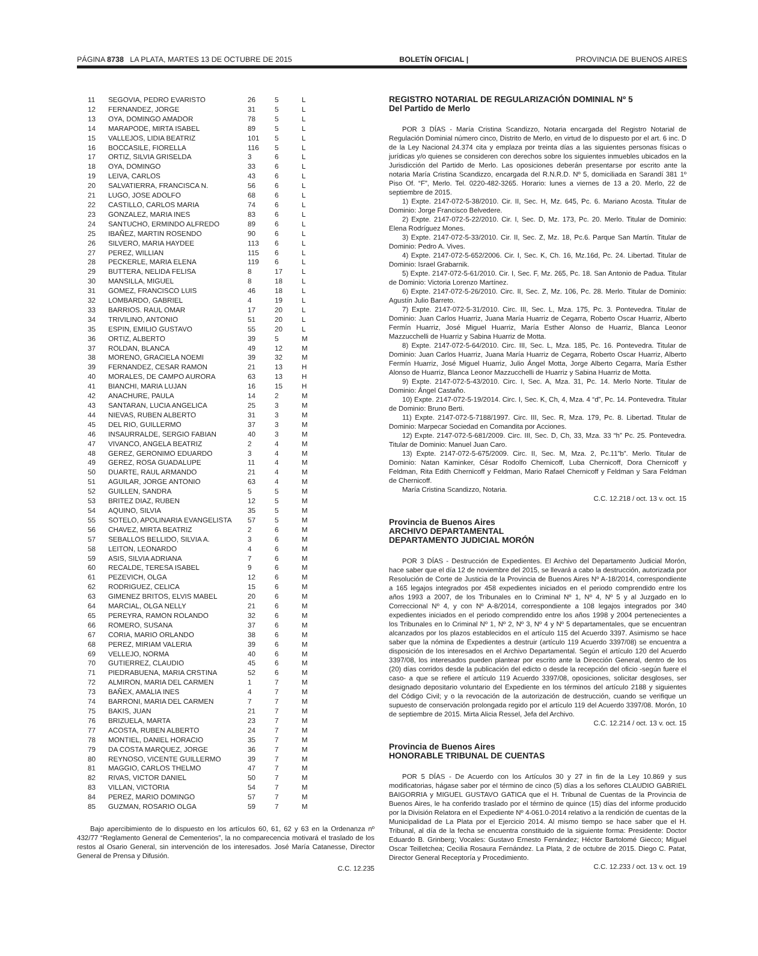PÁGINA 8738 LA PLATA, MARTES 13 DE OCTUBRE DE 2015 BOLETÍN OFICIAL | PROVINCIA DE BUENOS AIRES
| 11 | SEGOVIA, PEDRO EVARISTO | 26 | 5 | L |
| 12 | FERNANDEZ, JORGE | 31 | 5 | L |
| 13 | OYA, DOMINGO AMADOR | 78 | 5 | L |
| 14 | MARAPODE, MIRTA ISABEL | 89 | 5 | L |
| 15 | VALLEJOS, LIDIA BEATRIZ | 101 | 5 | L |
| 16 | BOCCASILE, FIORELLA | 116 | 5 | L |
| 17 | ORTIZ, SILVIA GRISELDA | 3 | 6 | L |
| 18 | OYA, DOMINGO | 33 | 6 | L |
| 19 | LEIVA, CARLOS | 43 | 6 | L |
| 20 | SALVATIERRA, FRANCISCA N. | 56 | 6 | L |
| 21 | LUGO, JOSE ADOLFO | 68 | 6 | L |
| 22 | CASTILLO, CARLOS MARIA | 74 | 6 | L |
| 23 | GONZALEZ, MARIA INES | 83 | 6 | L |
| 24 | SANTUCHO, ERMINDO ALFREDO | 89 | 6 | L |
| 25 | IBAÑEZ, MARTIN ROSENDO | 90 | 6 | L |
| 26 | SILVERO, MARIA HAYDEE | 113 | 6 | L |
| 27 | PEREZ, WILLIAN | 115 | 6 | L |
| 28 | PECKERLE, MARIA ELENA | 119 | 6 | L |
| 29 | BUTTERA, NELIDA FELISA | 8 | 17 | L |
| 30 | MANSILLA, MIGUEL | 8 | 18 | L |
| 31 | GOMEZ, FRANCISCO LUIS | 46 | 18 | L |
| 32 | LOMBARDO, GABRIEL | 4 | 19 | L |
| 33 | BARRIOS. RAUL OMAR | 17 | 20 | L |
| 34 | TRIVILINO, ANTONIO | 51 | 20 | L |
| 35 | ESPIN, EMILIO GUSTAVO | 55 | 20 | L |
| 36 | ORTIZ, ALBERTO | 39 | 5 | M |
| 37 | ROLDAN, BLANCA | 49 | 12 | M |
| 38 | MORENO, GRACIELA NOEMI | 39 | 32 | M |
| 39 | FERNANDEZ, CESAR RAMON | 21 | 13 | H |
| 40 | MORALES, DE CAMPO AURORA | 63 | 13 | H |
| 41 | BIANCHI, MARIA LUJAN | 16 | 15 | H |
| 42 | ANACHURE, PAULA | 14 | 2 | M |
| 43 | SANTARAN, LUCIA ANGELICA | 25 | 3 | M |
| 44 | NIEVAS, RUBEN ALBERTO | 31 | 3 | M |
| 45 | DEL RIO, GUILLERMO | 37 | 3 | M |
| 46 | INSAURRALDE, SERGIO FABIAN | 40 | 3 | M |
| 47 | VIVANCO, ANGELA BEATRIZ | 2 | 4 | M |
| 48 | GEREZ, GERONIMO EDUARDO | 3 | 4 | M |
| 49 | GEREZ, ROSA GUADALUPE | 11 | 4 | M |
| 50 | DUARTE, RAUL ARMANDO | 21 | 4 | M |
| 51 | AGUILAR, JORGE ANTONIO | 63 | 4 | M |
| 52 | GUILLEN, SANDRA | 5 | 5 | M |
| 53 | BRITEZ DIAZ, RUBEN | 12 | 5 | M |
| 54 | AQUINO, SILVIA | 35 | 5 | M |
| 55 | SOTELO, APOLINARIA EVANGELISTA | 57 | 5 | M |
| 56 | CHAVEZ, MIRTA BEATRIZ | 2 | 6 | M |
| 57 | SEBALLOS BELLIDO, SILVIA A. | 3 | 6 | M |
| 58 | LEITON, LEONARDO | 4 | 6 | M |
| 59 | ASIS, SILVIA ADRIANA | 7 | 6 | M |
| 60 | RECALDE, TERESA ISABEL | 9 | 6 | M |
| 61 | PEZEVICH, OLGA | 12 | 6 | M |
| 62 | RODRIGUEZ, CELICA | 15 | 6 | M |
| 63 | GIMENEZ BRITOS, ELVIS MABEL | 20 | 6 | M |
| 64 | MARCIAL, OLGA NELLY | 21 | 6 | M |
| 65 | PEREYRA, RAMON ROLANDO | 32 | 6 | M |
| 66 | ROMERO, SUSANA | 37 | 6 | M |
| 67 | CORIA, MARIO ORLANDO | 38 | 6 | M |
| 68 | PEREZ, MIRIAM VALERIA | 39 | 6 | M |
| 69 | VELLEJO, NORMA | 40 | 6 | M |
| 70 | GUTIERREZ, CLAUDIO | 45 | 6 | M |
| 71 | PIEDRABUENA, MARIA CRSTINA | 52 | 6 | M |
| 72 | ALMIRON, MARIA DEL CARMEN | 1 | 7 | M |
| 73 | BAÑEX, AMALIA INES | 4 | 7 | M |
| 74 | BARRONI, MARIA DEL CARMEN | 7 | 7 | M |
| 75 | BAKIS, JUAN | 21 | 7 | M |
| 76 | BRIZUELA, MARTA | 23 | 7 | M |
| 77 | ACOSTA, RUBEN ALBERTO | 24 | 7 | M |
| 78 | MONTIEL, DANIEL HORACIO | 35 | 7 | M |
| 79 | DA COSTA MARQUEZ, JORGE | 36 | 7 | M |
| 80 | REYNOSO, VICENTE GUILLERMO | 39 | 7 | M |
| 81 | MAGGIO, CARLOS THELMO | 47 | 7 | M |
| 82 | RIVAS, VICTOR DANIEL | 50 | 7 | M |
| 83 | VILLAN, VICTORIA | 54 | 7 | M |
| 84 | PEREZ, MARIO DOMINGO | 57 | 7 | M |
| 85 | GUZMAN, ROSARIO OLGA | 59 | 7 | M |
Bajo apercibimiento de lo dispuesto en los artículos 60, 61, 62 y 63 en la Ordenanza nº 432/77 “Reglamento General de Cementerios”, la no comparecencia motivará el traslado de los restos al Osario General, sin intervención de los interesados. José María Catanesse, Director General de Prensa y Difusión.
C.C. 12.235
REGISTRO NOTARIAL DE REGULARIZACIÓN DOMINIAL Nº 5
Del Partido de Merlo
POR 3 DÍAS - María Cristina Scandizzo, Notaria encargada del Registro Notarial de Regulación Dominial número cinco, Distrito de Merlo, en virtud de lo dispuesto por el art. 6 inc. D de la Ley Nacional 24.374 cita y emplaza por treinta días a las siguientes personas físicas o jurídicas y/o quienes se consideren con derechos sobre los siguientes inmuebles ubicados en la Jurisdicción del Partido de Merlo. Las oposiciones deberán presentarse por escrito ante la notaria María Cristina Scandizzo, encargada del R.N.R.D. Nº 5, domiciliada en Sarandí 381 1º Piso Of. “F”, Merlo. Tel. 0220-482-3265. Horario: lunes a viernes de 13 a 20. Merlo, 22 de septiembre de 2015.
1) Expte. 2147-072-5-38/2010. Cir. II, Sec. H, Mz. 645, Pc. 6. Mariano Acosta. Titular de Dominio: Jorge Francisco Belvedere.
2) Expte. 2147-072-5-22/2010. Cir. I, Sec. D, Mz. 173, Pc. 20. Merlo. Titular de Dominio: Elena Rodríguez Mones.
3) Expte. 2147-072-5-33/2010. Cir. II, Sec. Z, Mz. 18, Pc.6. Parque San Martín. Titular de Dominio: Pedro A. Vives.
4) Expte. 2147-072-5-652/2006. Cir. I, Sec. K, Ch. 16, Mz.16d, Pc. 24. Libertad. Titular de Dominio: Israel Grabarnik.
5) Expte. 2147-072-5-61/2010. Cir. I, Sec. F, Mz. 265, Pc. 18. San Antonio de Padua. Titular de Dominio: Victoria Lorenzo Martínez.
6) Expte. 2147-072-5-26/2010. Circ. II, Sec. Z, Mz. 106, Pc. 28. Merlo. Titular de Dominio: Agustín Julio Barreto.
7) Expte. 2147-072-5-31/2010. Circ. III, Sec. L, Mza. 175, Pc. 3. Pontevedra. Titular de Dominio: Juan Carlos Huarriz, Juana María Huarriz de Cegarra, Roberto Oscar Huarriz, Alberto Fermín Huarriz, José Miguel Huarriz, María Esther Alonso de Huarriz, Blanca Leonor Mazzucchelli de Huarriz y Sabina Huarriz de Motta.
8) Expte. 2147-072-5-64/2010. Circ. III, Sec. L, Mza. 185, Pc. 16. Pontevedra. Titular de Dominio: Juan Carlos Huarriz, Juana María Huarriz de Cegarra, Roberto Oscar Huarriz, Alberto Fermín Huarriz, José Miguel Huarriz, Julio Ángel Motta, Jorge Alberto Cegarra, María Esther Alonso de Huarriz, Blanca Leonor Mazzucchelli de Huarriz y Sabina Huarriz de Motta.
9) Expte. 2147-072-5-43/2010. Circ. I, Sec. A, Mza. 31, Pc. 14. Merlo Norte. Titular de Dominio: Ángel Castaño.
10) Expte. 2147-072-5-19/2014. Circ. I, Sec. K, Ch, 4, Mza. 4 “d”, Pc. 14. Pontevedra. Titular de Dominio: Bruno Berti.
11) Expte. 2147-072-5-7188/1997. Circ. III, Sec. R, Mza. 179, Pc. 8. Libertad. Titular de Dominio: Marpecar Sociedad en Comandita por Acciones.
12) Expte. 2147-072-5-681/2009. Circ. III, Sec. D, Ch, 33, Mza. 33 “h” Pc. 25. Pontevedra. Titular de Dominio: Manuel Juan Caro.
13) Expte. 2147-072-5-675/2009. Circ. II, Sec. M, Mza. 2, Pc.11”b”. Merlo. Titular de Dominio: Natan Kaminker, César Rodolfo Chernicoff, Luba Chernicoff, Dora Chernicoff y Feldman, Rita Edith Chernicoff y Feldman, Mario Rafael Chernicoff y Feldman y Sara Feldman de Chernicoff.
María Cristina Scandizzo, Notaria.
C.C. 12.218 / oct. 13 v. oct. 15
Provincia de Buenos Aires
ARCHIVO DEPARTAMENTAL
DEPARTAMENTO JUDICIAL MORÓN
POR 3 DÍAS - Destrucción de Expedientes. El Archivo del Departamento Judicial Morón, hace saber que el día 12 de noviembre del 2015, se llevará a cabo la destrucción, autorizada por Resolución de Corte de Justicia de la Provincia de Buenos Aires Nº A-18/2014, correspondiente a 165 legajos integrados por 458 expedientes iniciados en el periodo comprendido entre los años 1993 a 2007, de los Tribunales en lo Criminal Nº 1, Nº 4, Nº 5 y al Juzgado en lo Correccional Nº 4, y con Nº A-8/2014, correspondiente a 108 legajos integrados por 340 expedientes iniciados en el periodo comprendido entre los años 1998 y 2004 pertenecientes a los Tribunales en lo Criminal Nº 1, Nº 2, Nº 3, Nº 4 y Nº 5 departamentales, que se encuentran alcanzados por los plazos establecidos en el artículo 115 del Acuerdo 3397. Asimismo se hace saber que la nómina de Expedientes a destruir (artículo 119 Acuerdo 3397/08) se encuentra a disposición de los interesados en el Archivo Departamental. Según el artículo 120 del Acuerdo 3397/08, los interesados pueden plantear por escrito ante la Dirección General, dentro de los (20) días corridos desde la publicación del edicto o desde la recepción del oficio -según fuere el caso- a que se refiere el artículo 119 Acuerdo 3397/08, oposiciones, solicitar desgloses, ser designado depositario voluntario del Expediente en los términos del artículo 2188 y siguientes del Código Civil; y o la revocación de la autorización de destrucción, cuando se verifique un supuesto de conservación prolongada regido por el artículo 119 del Acuerdo 3397/08. Morón, 10 de septiembre de 2015. Mirta Alicia Ressel, Jefa del Archivo.
C.C. 12.214 / oct. 13 v. oct. 15
Provincia de Buenos Aires
HONORABLE TRIBUNAL DE CUENTAS
POR 5 DÍAS - De Acuerdo con los Artículos 30 y 27 in fin de la Ley 10.869 y sus modificatorias, hágase saber por el término de cinco (5) días a los señores CLAUDIO GABRIEL BAIGORRIA y MIGUEL GUSTAVO GATICA que el H. Tribunal de Cuentas de la Provincia de Buenos Aires, le ha conferido traslado por el término de quince (15) días del informe producido por la División Relatora en el Expediente Nº 4-061.0-2014 relativo a la rendición de cuentas de la Municipalidad de La Plata por el Ejercicio 2014. Al mismo tiempo se hace saber que el H. Tribunal, al día de la fecha se encuentra constituido de la siguiente forma: Presidente: Doctor Eduardo B. Grinberg; Vocales: Gustavo Ernesto Fernández; Héctor Bartolomé Giecco; Miguel Oscar Teilletchea; Cecilia Rosaura Fernández. La Plata, 2 de octubre de 2015. Diego C. Patat, Director General Receptoría y Procedimiento.
C.C. 12.233 / oct. 13 v. oct. 19